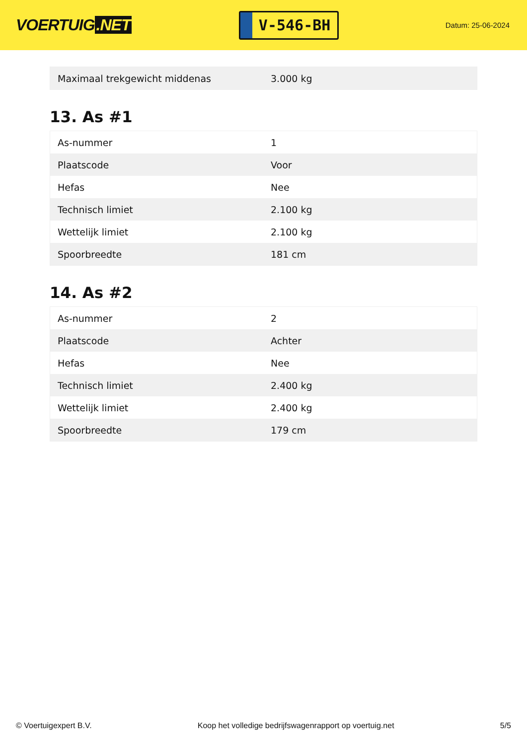VOERTUIG.NET
V-546-BH
Datum: 25-06-2024
| Maximaal trekgewicht middenas | 3.000 kg |
13. As #1
| As-nummer | 1 |
| Plaatscode | Voor |
| Hefas | Nee |
| Technisch limiet | 2.100 kg |
| Wettelijk limiet | 2.100 kg |
| Spoorbreedte | 181 cm |
14. As #2
| As-nummer | 2 |
| Plaatscode | Achter |
| Hefas | Nee |
| Technisch limiet | 2.400 kg |
| Wettelijk limiet | 2.400 kg |
| Spoorbreedte | 179 cm |
© Voertuigexpert B.V. Koop het volledige bedrijfswagenrapport op voertuig.net 5/5